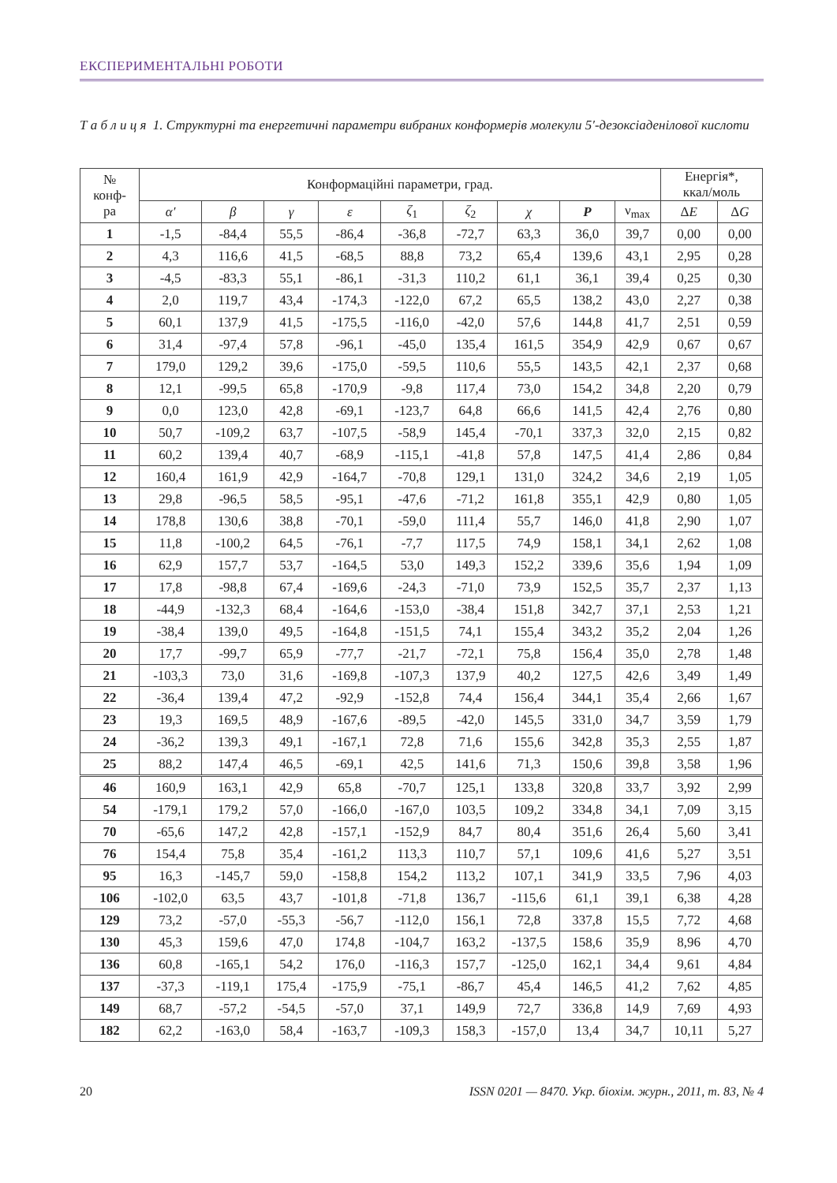ЕКСПЕРИМЕНТАЛЬНІ РОБОТИ
Т а б л и ц я 1. Структурні та енергетичні параметри вибраних конформерів молекули 5′-дезоксіаденілової кислоти
| № конф- ра | Конформаційні параметри, град. | | | | | | | | | Енергія*, ккал/моль | |
| --- | --- | --- | --- | --- | --- | --- | --- | --- | --- | --- | --- |
| | α′ | β | γ | ε | ζ<sub>1</sub> | ζ<sub>2</sub> | χ | P | ν<sub>max</sub> | Δ E | Δ G |
| 1 | -1,5 | -84,4 | 55,5 | -86,4 | -36,8 | -72,7 | 63,3 | 36,0 | 39,7 | 0,00 | 0,00 |
| 2 | 4,3 | 116,6 | 41,5 | -68,5 | 88,8 | 73,2 | 65,4 | 139,6 | 43,1 | 2,95 | 0,28 |
| 3 | -4,5 | -83,3 | 55,1 | -86,1 | -31,3 | 110,2 | 61,1 | 36,1 | 39,4 | 0,25 | 0,30 |
| 4 | 2,0 | 119,7 | 43,4 | -174,3 | -122,0 | 67,2 | 65,5 | 138,2 | 43,0 | 2,27 | 0,38 |
| 5 | 60,1 | 137,9 | 41,5 | -175,5 | -116,0 | -42,0 | 57,6 | 144,8 | 41,7 | 2,51 | 0,59 |
| 6 | 31,4 | -97,4 | 57,8 | -96,1 | -45,0 | 135,4 | 161,5 | 354,9 | 42,9 | 0,67 | 0,67 |
| 7 | 179,0 | 129,2 | 39,6 | -175,0 | -59,5 | 110,6 | 55,5 | 143,5 | 42,1 | 2,37 | 0,68 |
| 8 | 12,1 | -99,5 | 65,8 | -170,9 | -9,8 | 117,4 | 73,0 | 154,2 | 34,8 | 2,20 | 0,79 |
| 9 | 0,0 | 123,0 | 42,8 | -69,1 | -123,7 | 64,8 | 66,6 | 141,5 | 42,4 | 2,76 | 0,80 |
| 10 | 50,7 | -109,2 | 63,7 | -107,5 | -58,9 | 145,4 | -70,1 | 337,3 | 32,0 | 2,15 | 0,82 |
| 11 | 60,2 | 139,4 | 40,7 | -68,9 | -115,1 | -41,8 | 57,8 | 147,5 | 41,4 | 2,86 | 0,84 |
| 12 | 160,4 | 161,9 | 42,9 | -164,7 | -70,8 | 129,1 | 131,0 | 324,2 | 34,6 | 2,19 | 1,05 |
| 13 | 29,8 | -96,5 | 58,5 | -95,1 | -47,6 | -71,2 | 161,8 | 355,1 | 42,9 | 0,80 | 1,05 |
| 14 | 178,8 | 130,6 | 38,8 | -70,1 | -59,0 | 111,4 | 55,7 | 146,0 | 41,8 | 2,90 | 1,07 |
| 15 | 11,8 | -100,2 | 64,5 | -76,1 | -7,7 | 117,5 | 74,9 | 158,1 | 34,1 | 2,62 | 1,08 |
| 16 | 62,9 | 157,7 | 53,7 | -164,5 | 53,0 | 149,3 | 152,2 | 339,6 | 35,6 | 1,94 | 1,09 |
| 17 | 17,8 | -98,8 | 67,4 | -169,6 | -24,3 | -71,0 | 73,9 | 152,5 | 35,7 | 2,37 | 1,13 |
| 18 | -44,9 | -132,3 | 68,4 | -164,6 | -153,0 | -38,4 | 151,8 | 342,7 | 37,1 | 2,53 | 1,21 |
| 19 | -38,4 | 139,0 | 49,5 | -164,8 | -151,5 | 74,1 | 155,4 | 343,2 | 35,2 | 2,04 | 1,26 |
| 20 | 17,7 | -99,7 | 65,9 | -77,7 | -21,7 | -72,1 | 75,8 | 156,4 | 35,0 | 2,78 | 1,48 |
| 21 | -103,3 | 73,0 | 31,6 | -169,8 | -107,3 | 137,9 | 40,2 | 127,5 | 42,6 | 3,49 | 1,49 |
| 22 | -36,4 | 139,4 | 47,2 | -92,9 | -152,8 | 74,4 | 156,4 | 344,1 | 35,4 | 2,66 | 1,67 |
| 23 | 19,3 | 169,5 | 48,9 | -167,6 | -89,5 | -42,0 | 145,5 | 331,0 | 34,7 | 3,59 | 1,79 |
| 24 | -36,2 | 139,3 | 49,1 | -167,1 | 72,8 | 71,6 | 155,6 | 342,8 | 35,3 | 2,55 | 1,87 |
| 25 | 88,2 | 147,4 | 46,5 | -69,1 | 42,5 | 141,6 | 71,3 | 150,6 | 39,8 | 3,58 | 1,96 |
| 46 | 160,9 | 163,1 | 42,9 | 65,8 | -70,7 | 125,1 | 133,8 | 320,8 | 33,7 | 3,92 | 2,99 |
| 54 | -179,1 | 179,2 | 57,0 | -166,0 | -167,0 | 103,5 | 109,2 | 334,8 | 34,1 | 7,09 | 3,15 |
| 70 | -65,6 | 147,2 | 42,8 | -157,1 | -152,9 | 84,7 | 80,4 | 351,6 | 26,4 | 5,60 | 3,41 |
| 76 | 154,4 | 75,8 | 35,4 | -161,2 | 113,3 | 110,7 | 57,1 | 109,6 | 41,6 | 5,27 | 3,51 |
| 95 | 16,3 | -145,7 | 59,0 | -158,8 | 154,2 | 113,2 | 107,1 | 341,9 | 33,5 | 7,96 | 4,03 |
| 106 | -102,0 | 63,5 | 43,7 | -101,8 | -71,8 | 136,7 | -115,6 | 61,1 | 39,1 | 6,38 | 4,28 |
| 129 | 73,2 | -57,0 | -55,3 | -56,7 | -112,0 | 156,1 | 72,8 | 337,8 | 15,5 | 7,72 | 4,68 |
| 130 | 45,3 | 159,6 | 47,0 | 174,8 | -104,7 | 163,2 | -137,5 | 158,6 | 35,9 | 8,96 | 4,70 |
| 136 | 60,8 | -165,1 | 54,2 | 176,0 | -116,3 | 157,7 | -125,0 | 162,1 | 34,4 | 9,61 | 4,84 |
| 137 | -37,3 | -119,1 | 175,4 | -175,9 | -75,1 | -86,7 | 45,4 | 146,5 | 41,2 | 7,62 | 4,85 |
| 149 | 68,7 | -57,2 | -54,5 | -57,0 | 37,1 | 149,9 | 72,7 | 336,8 | 14,9 | 7,69 | 4,93 |
| 182 | 62,2 | -163,0 | 58,4 | -163,7 | -109,3 | 158,3 | -157,0 | 13,4 | 34,7 | 10,11 | 5,27 |
20 ISSN 0201 — 8470. Укр. біохім. журн., 2011, т. 83, № 4